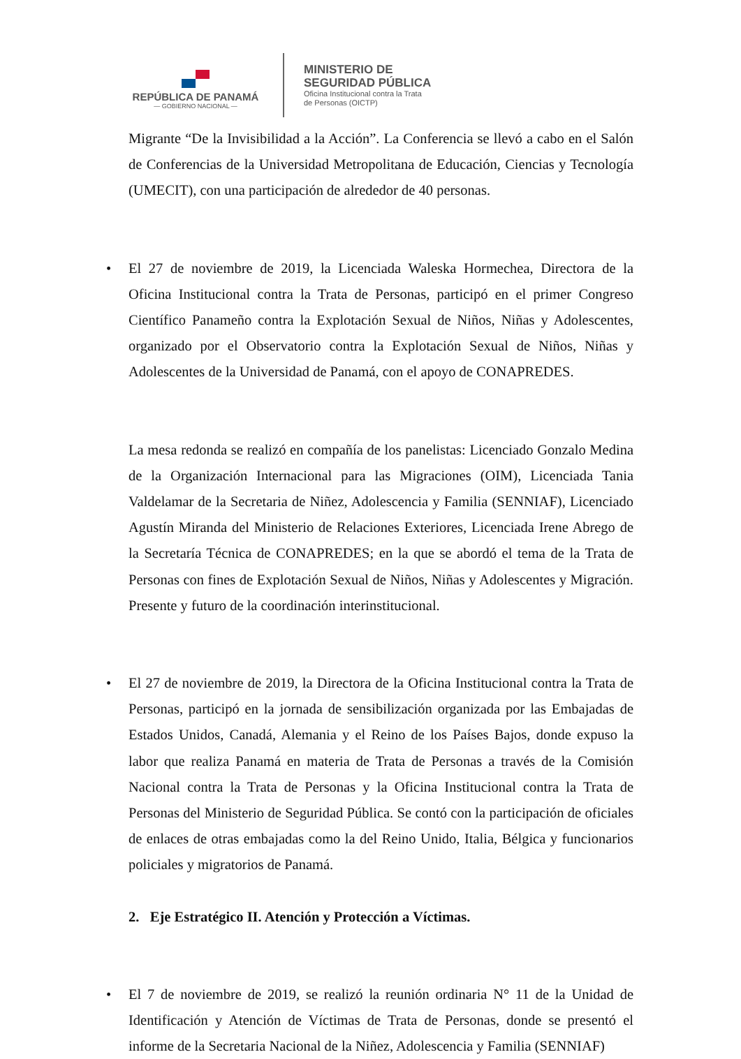REPÚBLICA DE PANAMÁ
— GOBIERNO NACIONAL —
MINISTERIO DE
SEGURIDAD PÚBLICA
Oficina Institucional contra la Trata
de Personas (OICTP)
Migrante “De la Invisibilidad a la Acción”. La Conferencia se llevó a cabo en el Salón de Conferencias de la Universidad Metropolitana de Educación, Ciencias y Tecnología (UMECIT), con una participación de alrededor de 40 personas.
• El 27 de noviembre de 2019, la Licenciada Waleska Hormechea, Directora de la Oficina Institucional contra la Trata de Personas, participó en el primer Congreso Científico Panameño contra la Explotación Sexual de Niños, Niñas y Adolescentes, organizado por el Observatorio contra la Explotación Sexual de Niños, Niñas y Adolescentes de la Universidad de Panamá, con el apoyo de CONAPREDES.
La mesa redonda se realizó en compañía de los panelistas: Licenciado Gonzalo Medina de la Organización Internacional para las Migraciones (OIM), Licenciada Tania Valdelamar de la Secretaria de Niñez, Adolescencia y Familia (SENNIAF), Licenciado Agustín Miranda del Ministerio de Relaciones Exteriores, Licenciada Irene Abrego de la Secretaría Técnica de CONAPREDES; en la que se abordó el tema de la Trata de Personas con fines de Explotación Sexual de Niños, Niñas y Adolescentes y Migración. Presente y futuro de la coordinación interinstitucional.
• El 27 de noviembre de 2019, la Directora de la Oficina Institucional contra la Trata de Personas, participó en la jornada de sensibilización organizada por las Embajadas de Estados Unidos, Canadá, Alemania y el Reino de los Países Bajos, donde expuso la labor que realiza Panamá en materia de Trata de Personas a través de la Comisión Nacional contra la Trata de Personas y la Oficina Institucional contra la Trata de Personas del Ministerio de Seguridad Pública. Se contó con la participación de oficiales de enlaces de otras embajadas como la del Reino Unido, Italia, Bélgica y funcionarios policiales y migratorios de Panamá.
2. Eje Estratégico II. Atención y Protección a Víctimas.
• El 7 de noviembre de 2019, se realizó la reunión ordinaria N° 11 de la Unidad de Identificación y Atención de Víctimas de Trata de Personas, donde se presentó el informe de la Secretaria Nacional de la Niñez, Adolescencia y Familia (SENNIAF)